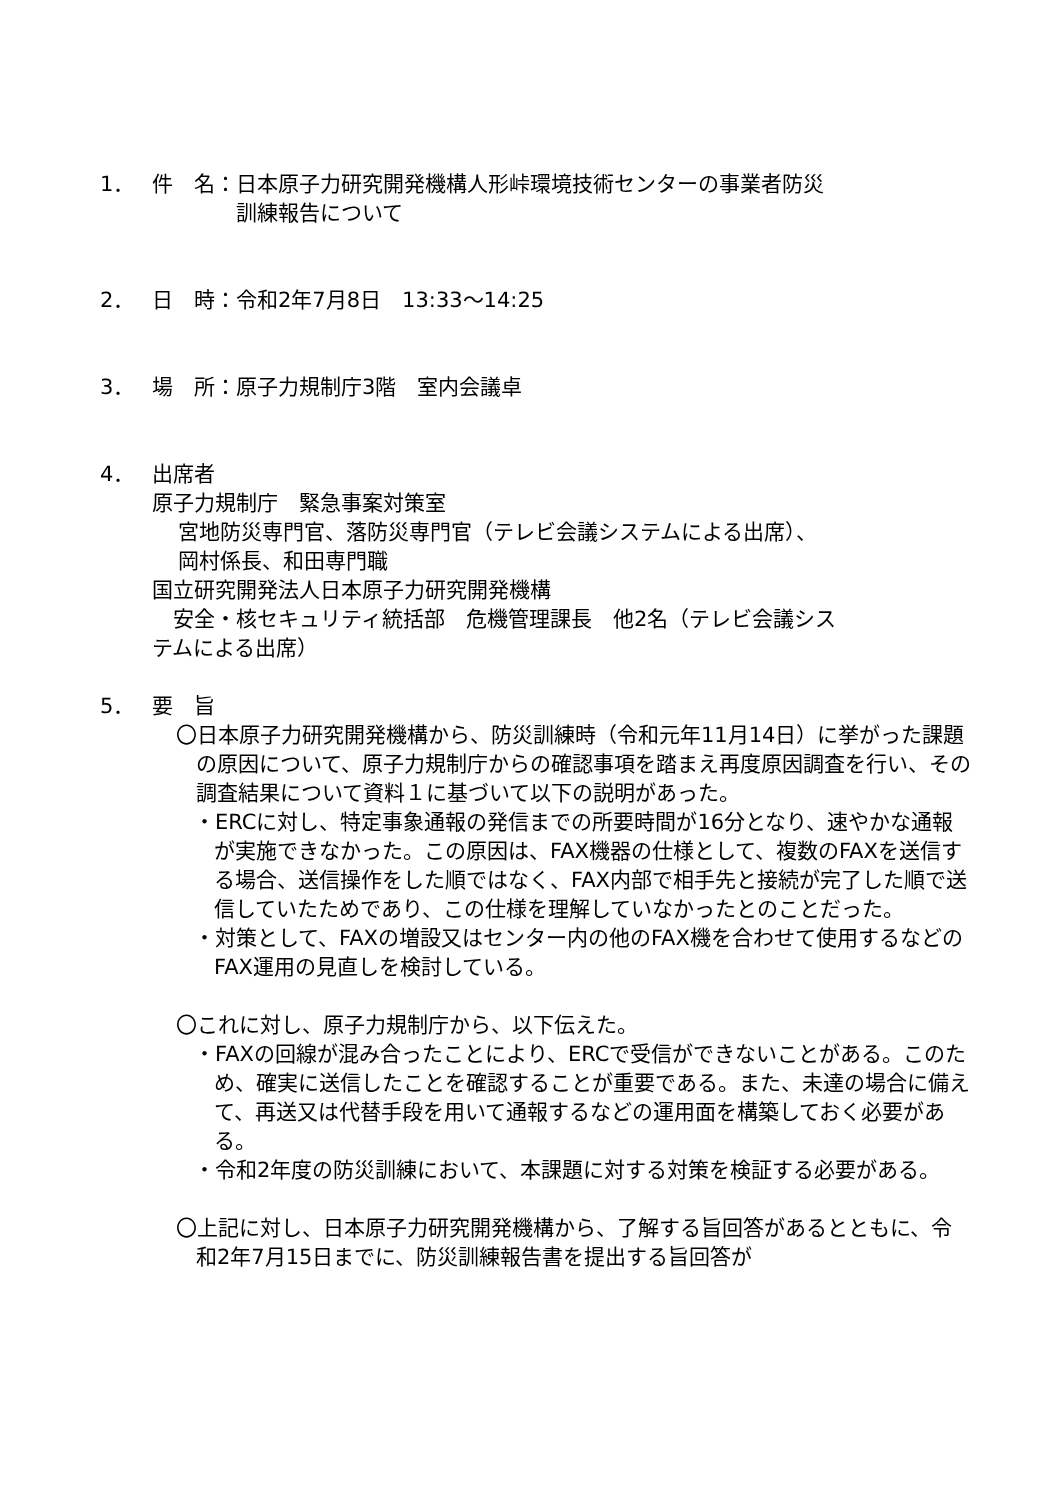1． 件　名：日本原子力研究開発機構人形峠環境技術センターの事業者防災
　　　　訓練報告について
2． 日　時：令和2年7月8日　13:33～14:25
3． 場　所：原子力規制庁3階　室内会議卓
4． 出席者
原子力規制庁　緊急事案対策室
宮地防災専門官、落防災専門官（テレビ会議システムによる出席）、
岡村係長、和田専門職
国立研究開発法人日本原子力研究開発機構
　安全・核セキュリティ統括部　危機管理課長　他2名（テレビ会議シス
テムによる出席）
5． 要　旨
〇日本原子力研究開発機構から、防災訓練時（令和元年11月14日）に挙がった課題の原因について、原子力規制庁からの確認事項を踏まえ再度原因調査を行い、その調査結果について資料１に基づいて以下の説明があった。
・ERCに対し、特定事象通報の発信までの所要時間が16分となり、速やかな通報が実施できなかった。この原因は、FAX機器の仕様として、複数のFAXを送信する場合、送信操作をした順ではなく、FAX内部で相手先と接続が完了した順で送信していたためであり、この仕様を理解していなかったとのことだった。
・対策として、FAXの増設又はセンター内の他のFAX機を合わせて使用するなどのFAX運用の見直しを検討している。
〇これに対し、原子力規制庁から、以下伝えた。
・FAXの回線が混み合ったことにより、ERCで受信ができないことがある。このため、確実に送信したことを確認することが重要である。また、未達の場合に備えて、再送又は代替手段を用いて通報するなどの運用面を構築しておく必要がある。
・令和2年度の防災訓練において、本課題に対する対策を検証する必要がある。
〇上記に対し、日本原子力研究開発機構から、了解する旨回答があるとともに、令和2年7月15日までに、防災訓練報告書を提出する旨回答が